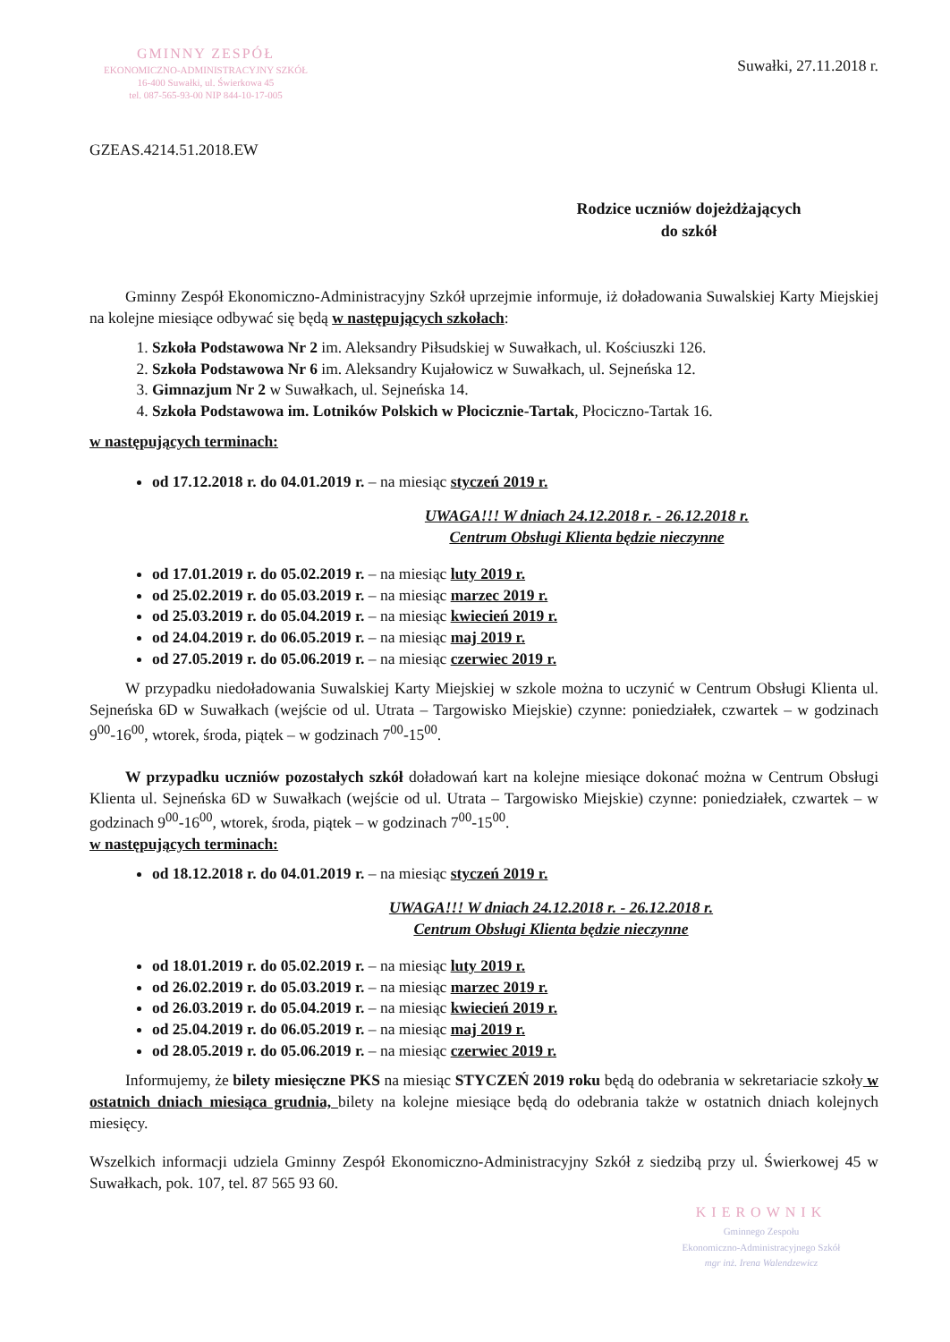GMINNY ZESPÓŁ
EKONOMICZNO-ADMINISTRACYJNY SZKÓŁ
16-400 Suwałki, ul. Świerkowa 45
tel. 087-565-93-00 NIP 844-10-17-005
Suwałki, 27.11.2018 r.
GZEAS.4214.51.2018.EW
Rodzice uczniów dojeżdżających
do szkół
Gminny Zespół Ekonomiczno-Administracyjny Szkół uprzejmie informuje, iż doładowania Suwalskiej Karty Miejskiej na kolejne miesiące odbywać się będą w następujących szkołach:
1. Szkoła Podstawowa Nr 2 im. Aleksandry Piłsudskiej w Suwałkach, ul. Kościuszki 126.
2. Szkoła Podstawowa Nr 6 im. Aleksandry Kujałowicz w Suwałkach, ul. Sejneńska 12.
3. Gimnazjum Nr 2 w Suwałkach, ul. Sejneńska 14.
4. Szkoła Podstawowa im. Lotników Polskich w Płocicznie-Tartak, Płociczno-Tartak 16.
w następujących terminach:
od 17.12.2018 r. do 04.01.2019 r. – na miesiąc styczeń 2019 r.
UWAGA!!! W dniach 24.12.2018 r. - 26.12.2018 r.
Centrum Obsługi Klienta będzie nieczynne
od 17.01.2019 r. do 05.02.2019 r. – na miesiąc luty 2019 r.
od 25.02.2019 r. do 05.03.2019 r. – na miesiąc marzec 2019 r.
od 25.03.2019 r. do 05.04.2019 r. – na miesiąc kwiecień 2019 r.
od 24.04.2019 r. do 06.05.2019 r. – na miesiąc maj 2019 r.
od 27.05.2019 r. do 05.06.2019 r. – na miesiąc czerwiec 2019 r.
W przypadku niedoładowania Suwalskiej Karty Miejskiej w szkole można to uczynić w Centrum Obsługi Klienta ul. Sejneńska 6D w Suwałkach (wejście od ul. Utrata – Targowisko Miejskie) czynne: poniedziałek, czwartek – w godzinach 9<sup>00</sup>-16<sup>00</sup>, wtorek, środa, piątek – w godzinach 7<sup>00</sup>-15<sup>00</sup>.
W przypadku uczniów pozostałych szkół doładowań kart na kolejne miesiące dokonać można w Centrum Obsługi Klienta ul. Sejneńska 6D w Suwałkach (wejście od ul. Utrata – Targowisko Miejskie) czynne: poniedziałek, czwartek – w godzinach 9<sup>00</sup>-16<sup>00</sup>, wtorek, środa, piątek – w godzinach 7<sup>00</sup>-15<sup>00</sup>.
w następujących terminach:
od 18.12.2018 r. do 04.01.2019 r. – na miesiąc styczeń 2019 r.
UWAGA!!! W dniach 24.12.2018 r. - 26.12.2018 r.
Centrum Obsługi Klienta będzie nieczynne
od 18.01.2019 r. do 05.02.2019 r. – na miesiąc luty 2019 r.
od 26.02.2019 r. do 05.03.2019 r. – na miesiąc marzec 2019 r.
od 26.03.2019 r. do 05.04.2019 r. – na miesiąc kwiecień 2019 r.
od 25.04.2019 r. do 06.05.2019 r. – na miesiąc maj 2019 r.
od 28.05.2019 r. do 05.06.2019 r. – na miesiąc czerwiec 2019 r.
Informujemy, że bilety miesięczne PKS na miesiąc STYCZEŃ 2019 roku będą do odebrania w sekretariacie szkoły w ostatnich dniach miesiąca grudnia, bilety na kolejne miesiące będą do odebrania także w ostatnich dniach kolejnych miesięcy.
Wszelkich informacji udziela Gminny Zespół Ekonomiczno-Administracyjny Szkół z siedzibą przy ul. Świerkowej 45 w Suwałkach, pok. 107, tel. 87 565 93 60.
KIEROWNIK
Gminnego Zespołu
Ekonomiczno-Administracyjnego Szkół
mgr inż. Irena Walendzewicz